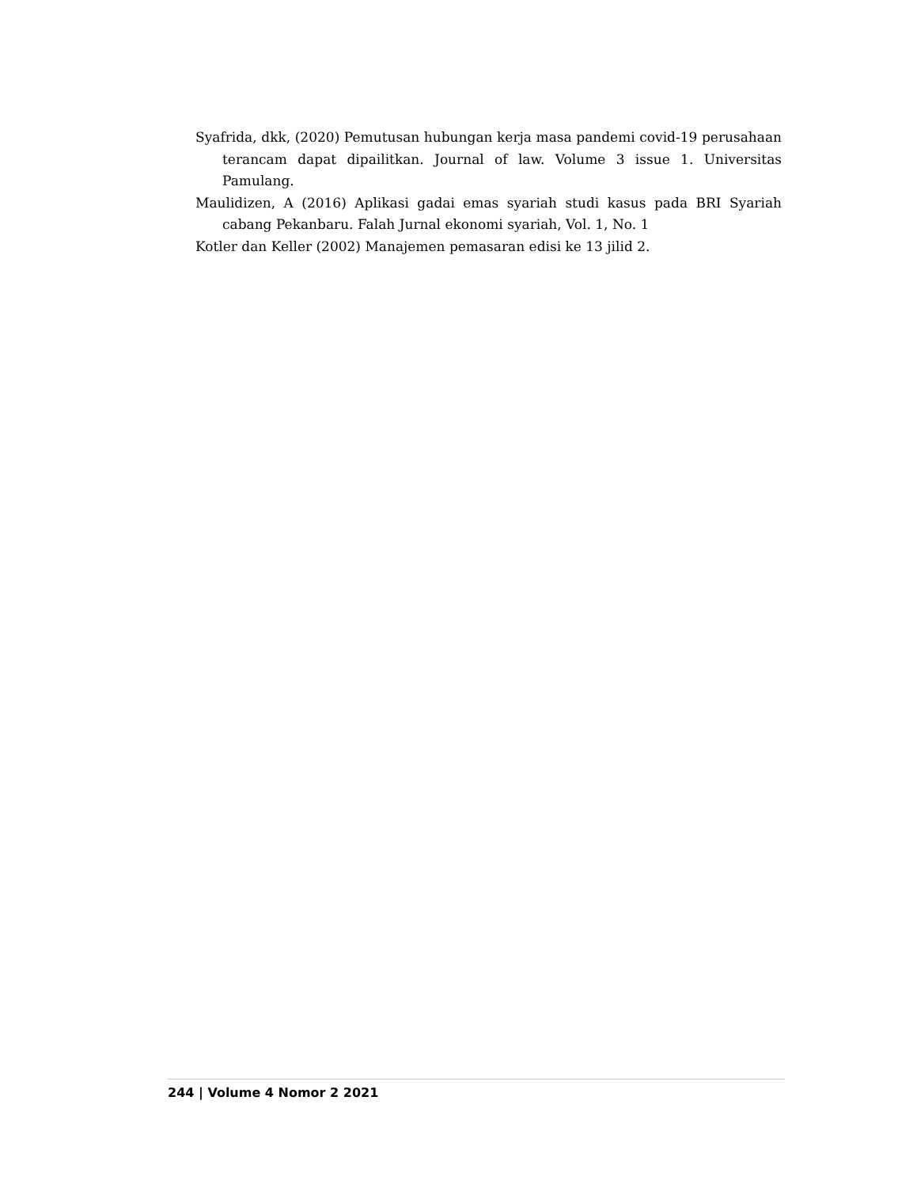Syafrida, dkk, (2020) Pemutusan hubungan kerja masa pandemi covid-19 perusahaan terancam dapat dipailitkan. Journal of law. Volume 3 issue 1. Universitas Pamulang.
Maulidizen, A (2016) Aplikasi gadai emas syariah studi kasus pada BRI Syariah cabang Pekanbaru. Falah Jurnal ekonomi syariah, Vol. 1, No. 1
Kotler dan Keller (2002) Manajemen pemasaran edisi ke 13 jilid 2.
244 | Volume 4 Nomor 2 2021